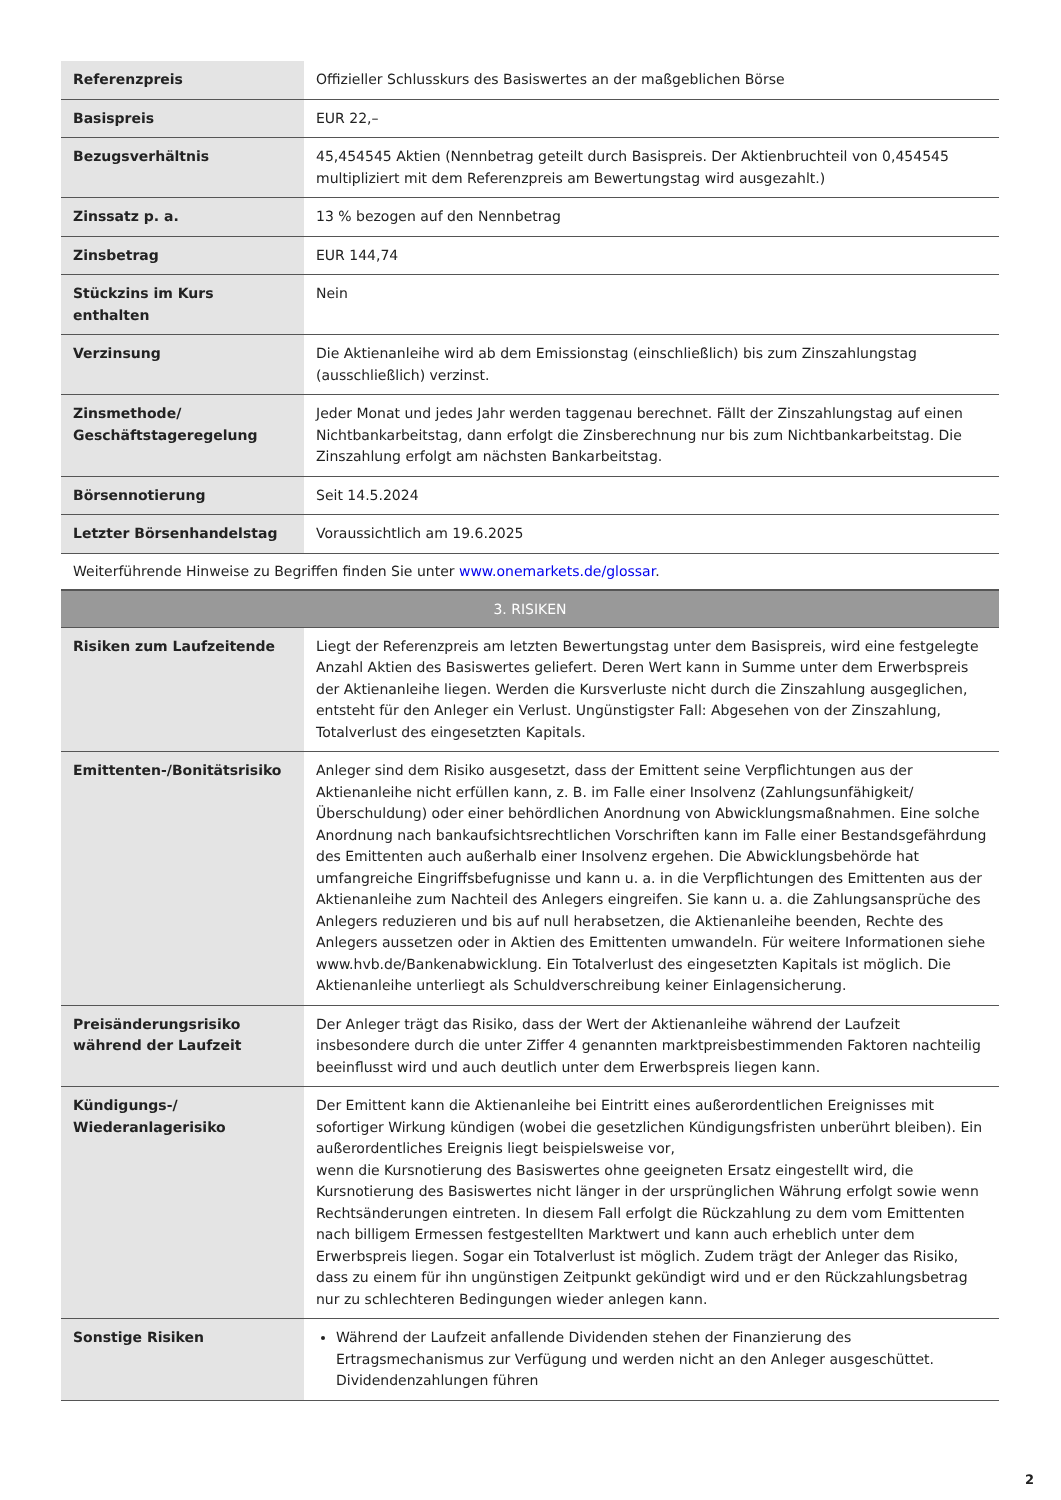| Referenzpreis | Offizieller Schlusskurs des Basiswertes an der maßgeblichen Börse |
| Basispreis | EUR 22,– |
| Bezugsverhältnis | 45,454545 Aktien (Nennbetrag geteilt durch Basispreis. Der Aktienbruchteil von 0,454545 multipliziert mit dem Referenzpreis am Bewertungstag wird ausgezahlt.) |
| Zinssatz p. a. | 13 % bezogen auf den Nennbetrag |
| Zinsbetrag | EUR 144,74 |
| Stückzins im Kurs enthalten | Nein |
| Verzinsung | Die Aktienanleihe wird ab dem Emissionstag (einschließlich) bis zum Zinszahlungstag (ausschließlich) verzinst. |
| Zinsmethode/ Geschäftstageregelung | Jeder Monat und jedes Jahr werden taggenau berechnet. Fällt der Zinszahlungstag auf einen Nichtbankarbeitstag, dann erfolgt die Zinsberechnung nur bis zum Nichtbankarbeitstag. Die Zinszahlung erfolgt am nächsten Bankarbeitstag. |
| Börsennotierung | Seit 14.5.2024 |
| Letzter Börsenhandelstag | Voraussichtlich am 19.6.2025 |
Weiterführende Hinweise zu Begriffen finden Sie unter www.onemarkets.de/glossar.
3. RISIKEN
| Risiken zum Laufzeitende | Liegt der Referenzpreis am letzten Bewertungstag unter dem Basispreis, wird eine festgelegte Anzahl Aktien des Basiswertes geliefert. Deren Wert kann in Summe unter dem Erwerbspreis der Aktienanleihe liegen. Werden die Kursverluste nicht durch die Zinszahlung ausgeglichen, entsteht für den Anleger ein Verlust. Ungünstigster Fall: Abgesehen von der Zinszahlung, Totalverlust des eingesetzten Kapitals. |
| Emittenten-/Bonitätsrisiko | Anleger sind dem Risiko ausgesetzt, dass der Emittent seine Verpflichtungen aus der Aktienanleihe nicht erfüllen kann, z. B. im Falle einer Insolvenz (Zahlungsunfähigkeit/Überschuldung) oder einer behördlichen Anordnung von Abwicklungsmaßnahmen. Eine solche Anordnung nach bankaufsichtsrechtlichen Vorschriften kann im Falle einer Bestandsgefährdung des Emittenten auch außerhalb einer Insolvenz ergehen. Die Abwicklungsbehörde hat umfangreiche Eingriffsbefugnisse und kann u. a. in die Verpflichtungen des Emittenten aus der Aktienanleihe zum Nachteil des Anlegers eingreifen. Sie kann u. a. die Zahlungsansprüche des Anlegers reduzieren und bis auf null herabsetzen, die Aktienanleihe beenden, Rechte des Anlegers aussetzen oder in Aktien des Emittenten umwandeln. Für weitere Informationen siehe www.hvb.de/Bankenabwicklung. Ein Totalverlust des eingesetzten Kapitals ist möglich. Die Aktienanleihe unterliegt als Schuldverschreibung keiner Einlagensicherung. |
| Preisänderungsrisiko während der Laufzeit | Der Anleger trägt das Risiko, dass der Wert der Aktienanleihe während der Laufzeit insbesondere durch die unter Ziffer 4 genannten marktpreisbestimmenden Faktoren nachteilig beeinflusst wird und auch deutlich unter dem Erwerbspreis liegen kann. |
| Kündigungs-/ Wiederanlagerisiko | Der Emittent kann die Aktienanleihe bei Eintritt eines außerordentlichen Ereignisses mit sofortiger Wirkung kündigen (wobei die gesetzlichen Kündigungsfristen unberührt bleiben). Ein außerordentliches Ereignis liegt beispielsweise vor, wenn die Kursnotierung des Basiswertes ohne geeigneten Ersatz eingestellt wird, die Kursnotierung des Basiswertes nicht länger in der ursprünglichen Währung erfolgt sowie wenn Rechtsänderungen eintreten. In diesem Fall erfolgt die Rückzahlung zu dem vom Emittenten nach billigem Ermessen festgestellten Marktwert und kann auch erheblich unter dem Erwerbspreis liegen. Sogar ein Totalverlust ist möglich. Zudem trägt der Anleger das Risiko, dass zu einem für ihn ungünstigen Zeitpunkt gekündigt wird und er den Rückzahlungsbetrag nur zu schlechteren Bedingungen wieder anlegen kann. |
| Sonstige Risiken | Während der Laufzeit anfallende Dividenden stehen der Finanzierung des Ertragsmechanismus zur Verfügung und werden nicht an den Anleger ausgeschüttet. Dividendenzahlungen führen |
2